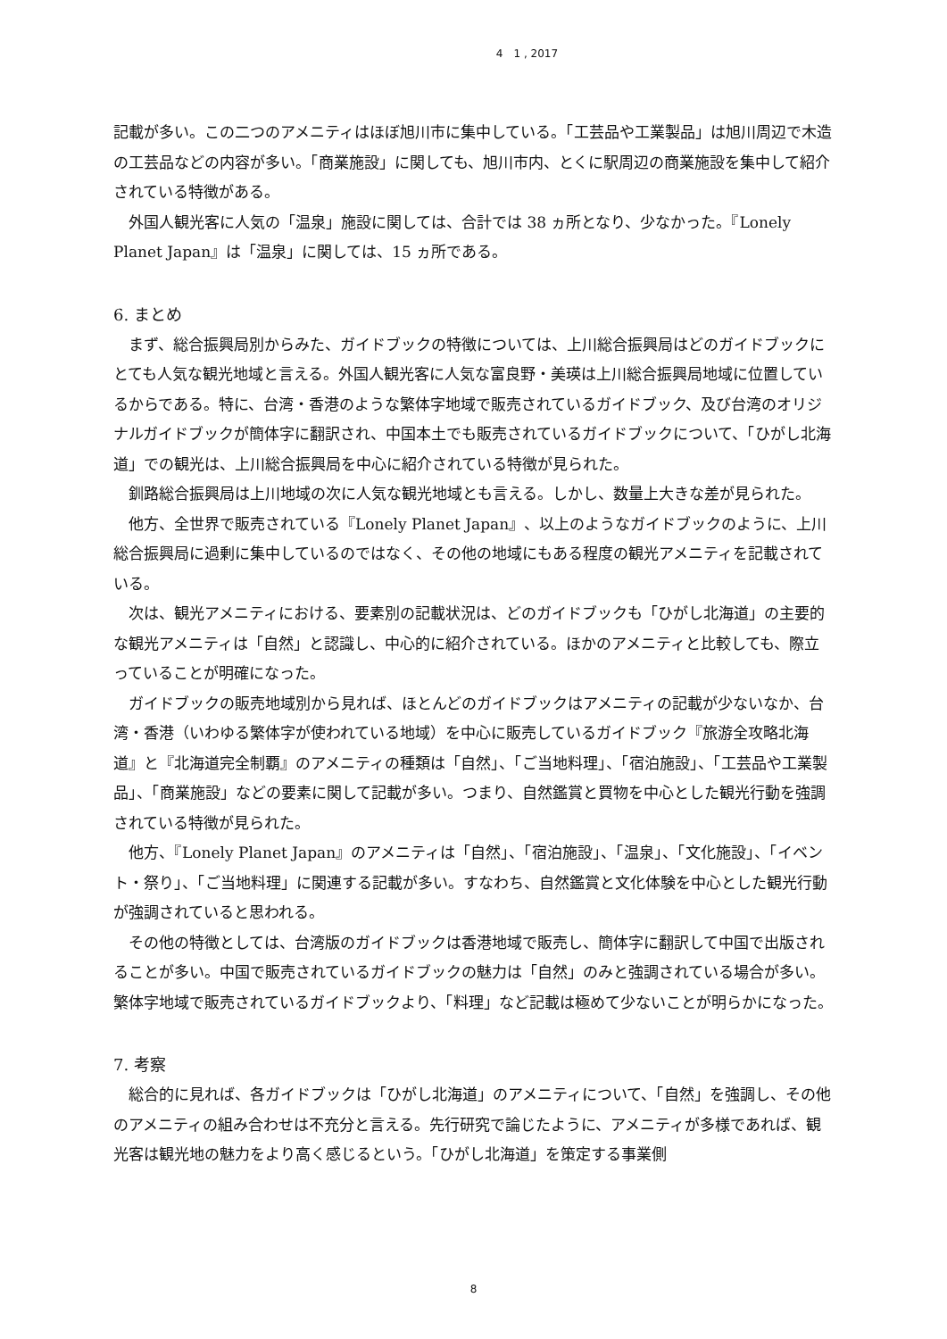4　1 , 2017
記載が多い。この二つのアメニティはほぼ旭川市に集中している。「工芸品や工業製品」は旭川周辺で木造の工芸品などの内容が多い。「商業施設」に関しても、旭川市内、とくに駅周辺の商業施設を集中して紹介されている特徴がある。
外国人観光客に人気の「温泉」施設に関しては、合計では 38 ヵ所となり、少なかった。『Lonely Planet Japan』は「温泉」に関しては、15 ヵ所である。
6. まとめ
まず、総合振興局別からみた、ガイドブックの特徴については、上川総合振興局はどのガイドブックにとても人気な観光地域と言える。外国人観光客に人気な富良野・美瑛は上川総合振興局地域に位置しているからである。特に、台湾・香港のような繁体字地域で販売されているガイドブック、及び台湾のオリジナルガイドブックが簡体字に翻訳され、中国本土でも販売されているガイドブックについて、「ひがし北海道」での観光は、上川総合振興局を中心に紹介されている特徴が見られた。
釧路総合振興局は上川地域の次に人気な観光地域とも言える。しかし、数量上大きな差が見られた。
他方、全世界で販売されている『Lonely Planet Japan』、以上のようなガイドブックのように、上川総合振興局に過剰に集中しているのではなく、その他の地域にもある程度の観光アメニティを記載されている。
次は、観光アメニティにおける、要素別の記載状況は、どのガイドブックも「ひがし北海道」の主要的な観光アメニティは「自然」と認識し、中心的に紹介されている。ほかのアメニティと比較しても、際立っていることが明確になった。
ガイドブックの販売地域別から見れば、ほとんどのガイドブックはアメニティの記載が少ないなか、台湾・香港（いわゆる繁体字が使われている地域）を中心に販売しているガイドブック『旅游全攻略北海道』と『北海道完全制覇』のアメニティの種類は「自然」、「ご当地料理」、「宿泊施設」、「工芸品や工業製品」、「商業施設」などの要素に関して記載が多い。つまり、自然鑑賞と買物を中心とした観光行動を強調されている特徴が見られた。
他方、『Lonely Planet Japan』のアメニティは「自然」、「宿泊施設」、「温泉」、「文化施設」、「イベント・祭り」、「ご当地料理」に関連する記載が多い。すなわち、自然鑑賞と文化体験を中心とした観光行動が強調されていると思われる。
その他の特徴としては、台湾版のガイドブックは香港地域で販売し、簡体字に翻訳して中国で出版されることが多い。中国で販売されているガイドブックの魅力は「自然」のみと強調されている場合が多い。繁体字地域で販売されているガイドブックより、「料理」など記載は極めて少ないことが明らかになった。
7. 考察
総合的に見れば、各ガイドブックは「ひがし北海道」のアメニティについて、「自然」を強調し、その他のアメニティの組み合わせは不充分と言える。先行研究で論じたように、アメニティが多様であれば、観光客は観光地の魅力をより高く感じるという。「ひがし北海道」を策定する事業側
8